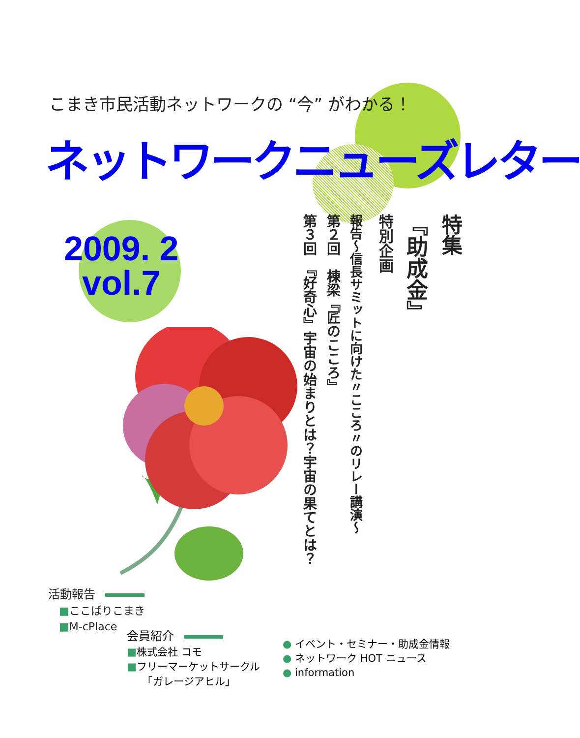こまき市民活動ネットワークの “今” がわかる！
ネットワークニューズレター
2009. 2
vol.7
特集
『助成金』
特別企画
報告～信長サミットに向けた〃こころ〃のリレー講演～
第２回　棟梁『匠のこころ』
第３回　『好奇心』宇宙の始まりとは？宇宙の果てとは？
活動報告
　■ここばりこまき
　■M-cPlace
会員紹介
■株式会社 コモ
■フリーマーケットサークル
　　「ガレージアヒル」
● イベント・セミナー・助成金情報
● ネットワーク HOT ニュース
● information